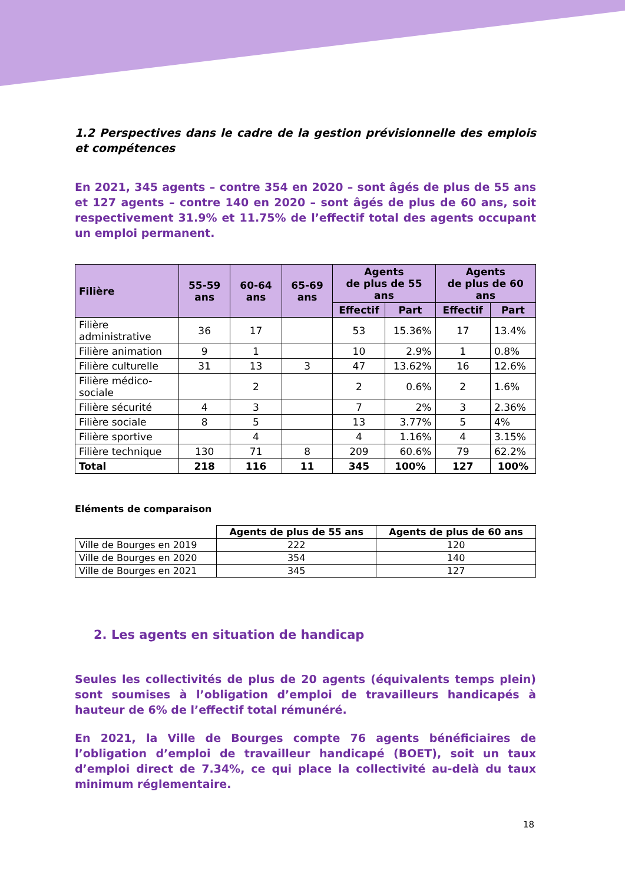1.2 Perspectives dans le cadre de la gestion prévisionnelle des emplois et compétences
En 2021, 345 agents – contre 354 en 2020 – sont âgés de plus de 55 ans et 127 agents – contre 140 en 2020 – sont âgés de plus de 60 ans, soit respectivement 31.9% et 11.75% de l’effectif total des agents occupant un emploi permanent.
| Filière | 55-59 ans | 60-64 ans | 65-69 ans | Agents de plus de 55 ans | | Agents de plus de 60 ans | |
| --- | --- | --- | --- | --- | --- | --- | --- |
| | | | | Effectif | Part | Effectif | Part |
| Filière administrative | 36 | 17 | | 53 | 15.36% | 17 | 13.4% |
| Filière animation | 9 | 1 | | 10 | 2.9% | 1 | 0.8% |
| Filière culturelle | 31 | 13 | 3 | 47 | 13.62% | 16 | 12.6% |
| Filière médico-sociale | | 2 | | 2 | 0.6% | 2 | 1.6% |
| Filière sécurité | 4 | 3 | | 7 | 2% | 3 | 2.36% |
| Filière sociale | 8 | 5 | | 13 | 3.77% | 5 | 4% |
| Filière sportive | | 4 | | 4 | 1.16% | 4 | 3.15% |
| Filière technique | 130 | 71 | 8 | 209 | 60.6% | 79 | 62.2% |
| Total | 218 | 116 | 11 | 345 | 100% | 127 | 100% |
Eléments de comparaison
| | Agents de plus de 55 ans | Agents de plus de 60 ans |
| --- | --- | --- |
| Ville de Bourges en 2019 | 222 | 120 |
| Ville de Bourges en 2020 | 354 | 140 |
| Ville de Bourges en 2021 | 345 | 127 |
2. Les agents en situation de handicap
Seules les collectivités de plus de 20 agents (équivalents temps plein) sont soumises à l’obligation d’emploi de travailleurs handicapés à hauteur de 6% de l’effectif total rémunéré.
En 2021, la Ville de Bourges compte 76 agents bénéficiaires de l’obligation d’emploi de travailleur handicapé (BOET), soit un taux d’emploi direct de 7.34%, ce qui place la collectivité au-delà du taux minimum réglementaire.
18